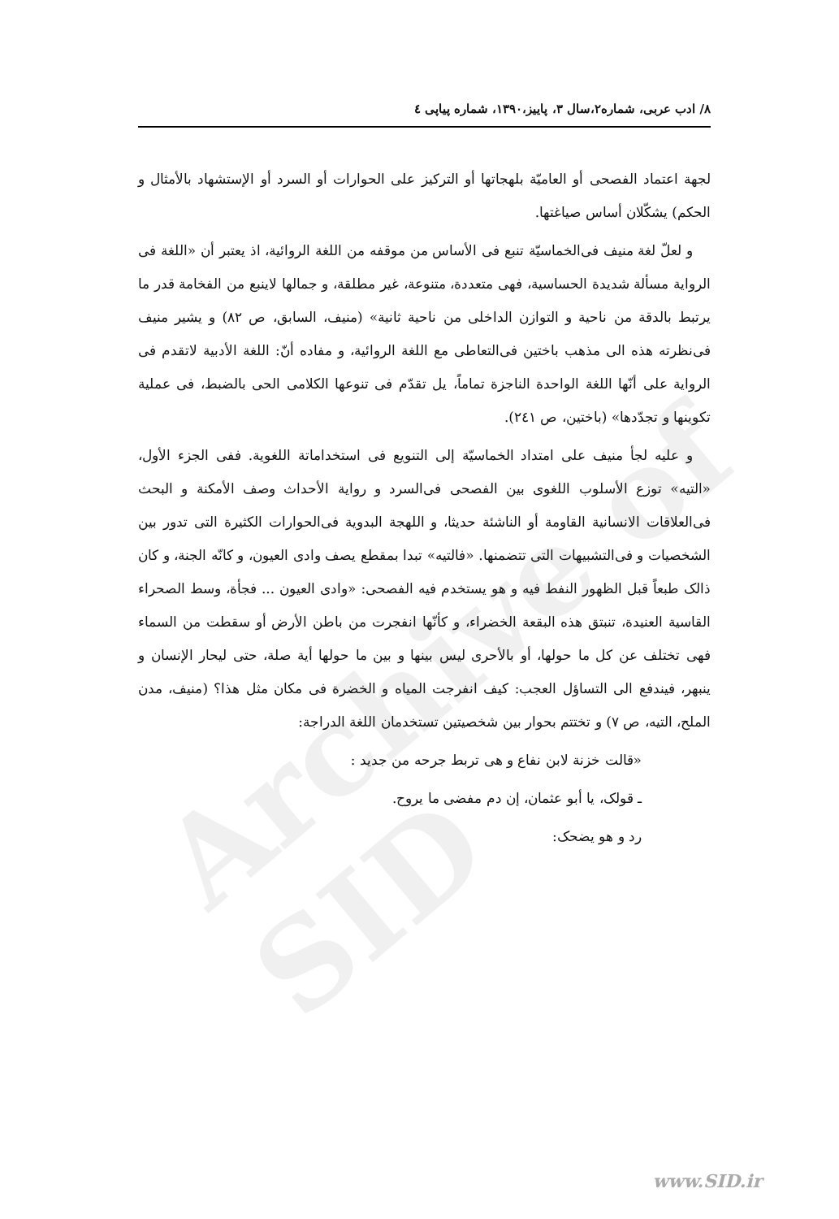Archive of SID
۸/ ادب عربی، شماره۲،سال ۳، پاییز،۱۳۹۰، شماره پیاپی ٤
لجهة اعتماد الفصحى أو العاميّة بلهجاتها أو التركيز على الحوارات أو السرد أو الإستشهاد بالأمثال و الحكم) يشكّلان أساس صياغتها.
و لعلّ لغة منيف فی‌الخماسيّة تنبع فی الأساس من موقفه من اللغة الروائية، اذ يعتبر أن «اللغة فی الرواية مسألة شديدة الحساسية، فهی متعددة، متنوعة، غير مطلقة، و جمالها لاينبع من الفخامة قدر ما يرتبط بالدقة من ناحية و التوازن الداخلی من ناحية ثانية» (منيف، السابق، ص ۸۲) و يشير منيف فی‌نظرته هذه الی مذهب باختين فی‌التعاطی مع اللغة الروائية، و مفاده أنّ: اللغة الأدبية لاتقدم فی الرواية على أنّها اللغة الواحدة الناجزة تماماً، يل تقدّم فی تنوعها الكلامی الحی بالضبط، فی عملية تكوينها و تجدّدها» (باختين، ص ۲٤۱).
و عليه لجأ منيف على امتداد الخماسيّة إلى التنويع فی استخداماتة اللغوية. ففی الجزء الأول، «التيه» توزع الأسلوب اللغوی بين الفصحى فی‌السرد و رواية الأحداث وصف الأمكنة و البحث فی‌العلاقات الانسانية القاومة أو الناشئة حديثا، و اللهجة البدوية فی‌الحوارات الكثيرة التی تدور بين الشخصيات و فی‌التشبيهات التی تتضمنها. «فالتيه» تبدا بمقطع يصف وادی العيون، و كانّه الجنة، و كان ذالک طبعاً قبل الظهور النفط فيه و هو يستخدم فيه الفصحی: «وادی العيون ... فجأة، وسط الصحراء القاسية العنيدة، تنبتق هذه البقعة الخضراء، و كأنّها انفجرت من باطن الأرض أو سقطت من السماء فهی تختلف عن كل ما حولها، أو بالأحرى ليس بينها و بين ما حولها أية صلة، حتی ليحار الإنسان و ينبهر، فيندفع الی التساؤل العجب: كيف انفرجت المياه و الخضرة فی مكان مثل هذا؟ (منيف، مدن الملح، التيه، ص ۷) و تختتم بحوار بين شخصيتين تستخدمان اللغة الدراجة:
«قالت خزنة لابن نفاع و هی تربط جرحه من جديد :
ـ قولک، يا أبو عثمان، إن دم مفضی ما يروح.
رد و هو يضحک:
www.SID.ir